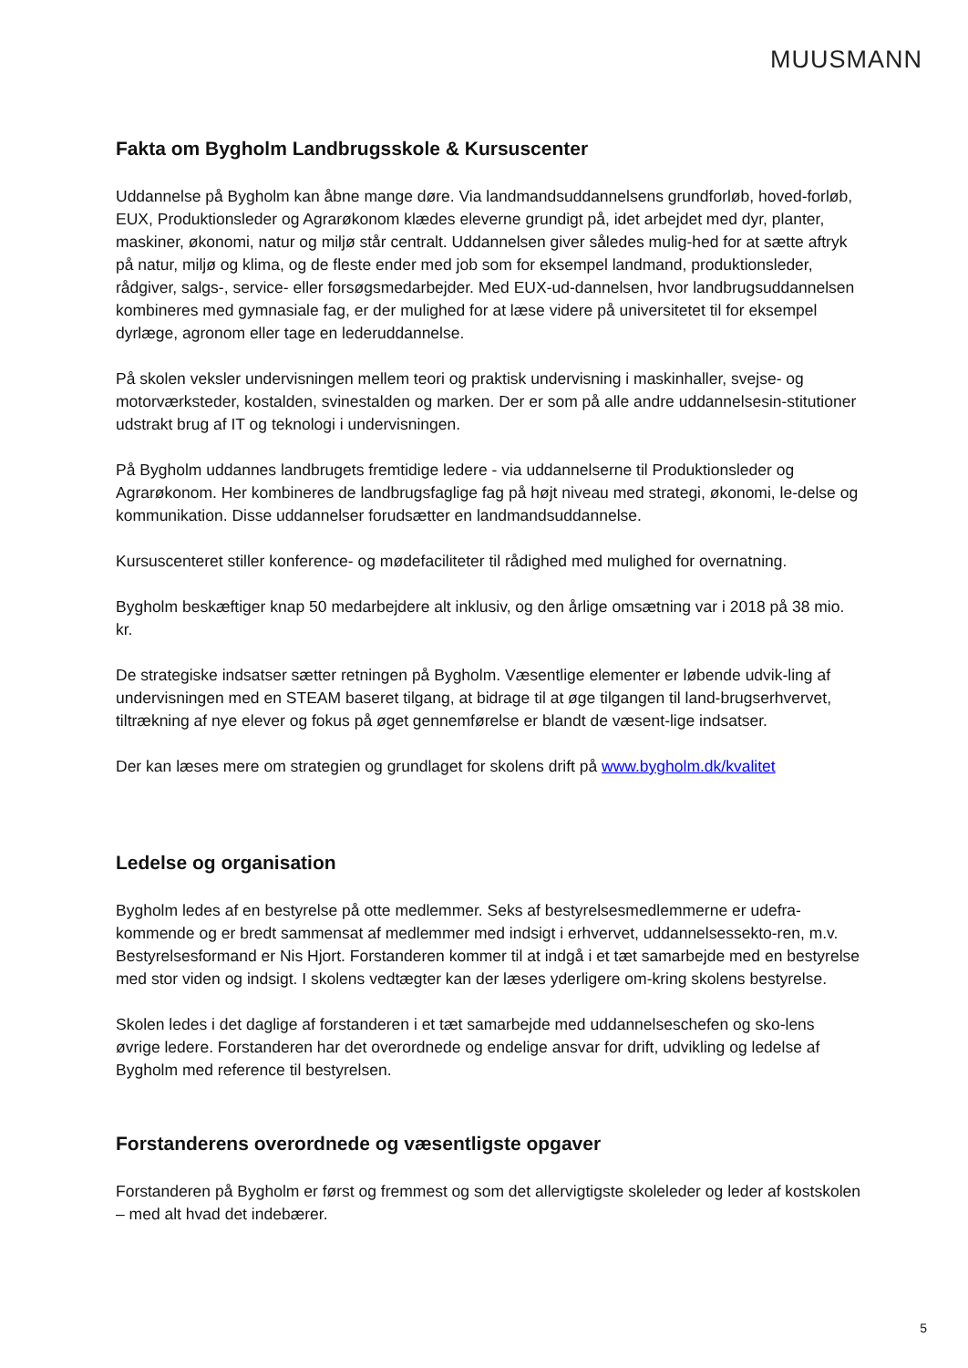MUUSMANN
Fakta om Bygholm Landbrugsskole & Kursuscenter
Uddannelse på Bygholm kan åbne mange døre. Via landmandsuddannelsens grundforløb, hoved-forløb, EUX, Produktionsleder og Agrarøkonom klædes eleverne grundigt på, idet arbejdet med dyr, planter, maskiner, økonomi, natur og miljø står centralt. Uddannelsen giver således mulig-hed for at sætte aftryk på natur, miljø og klima, og de fleste ender med job som for eksempel landmand, produktionsleder, rådgiver, salgs-, service- eller forsøgsmedarbejder. Med EUX-ud-dannelsen, hvor landbrugsuddannelsen kombineres med gymnasiale fag, er der mulighed for at læse videre på universitetet til for eksempel dyrlæge, agronom eller tage en lederuddannelse.
På skolen veksler undervisningen mellem teori og praktisk undervisning i maskinhaller, svejse- og motorværksteder, kostalden, svinestalden og marken. Der er som på alle andre uddannelsesin-stitutioner udstrakt brug af IT og teknologi i undervisningen.
På Bygholm uddannes landbrugets fremtidige ledere - via uddannelserne til Produktionsleder og Agrarøkonom. Her kombineres de landbrugsfaglige fag på højt niveau med strategi, økonomi, le-delse og kommunikation. Disse uddannelser forudsætter en landmandsuddannelse.
Kursuscenteret stiller konference- og mødefaciliteter til rådighed med mulighed for overnatning.
Bygholm beskæftiger knap 50 medarbejdere alt inklusiv, og den årlige omsætning var i 2018 på 38 mio. kr.
De strategiske indsatser sætter retningen på Bygholm. Væsentlige elementer er løbende udvik-ling af undervisningen med en STEAM baseret tilgang, at bidrage til at øge tilgangen til land-brugserhvervet, tiltrækning af nye elever og fokus på øget gennemførelse er blandt de væsent-lige indsatser.
Der kan læses mere om strategien og grundlaget for skolens drift på www.bygholm.dk/kvalitet
Ledelse og organisation
Bygholm ledes af en bestyrelse på otte medlemmer. Seks af bestyrelsesmedlemmerne er udefra-kommende og er bredt sammensat af medlemmer med indsigt i erhvervet, uddannelsessekto-ren, m.v. Bestyrelsesformand er Nis Hjort. Forstanderen kommer til at indgå i et tæt samarbejde med en bestyrelse med stor viden og indsigt. I skolens vedtægter kan der læses yderligere om-kring skolens bestyrelse.
Skolen ledes i det daglige af forstanderen i et tæt samarbejde med uddannelseschefen og sko-lens øvrige ledere. Forstanderen har det overordnede og endelige ansvar for drift, udvikling og ledelse af Bygholm med reference til bestyrelsen.
Forstanderens overordnede og væsentligste opgaver
Forstanderen på Bygholm er først og fremmest og som det allervigtigste skoleleder og leder af kostskolen – med alt hvad det indebærer.
5